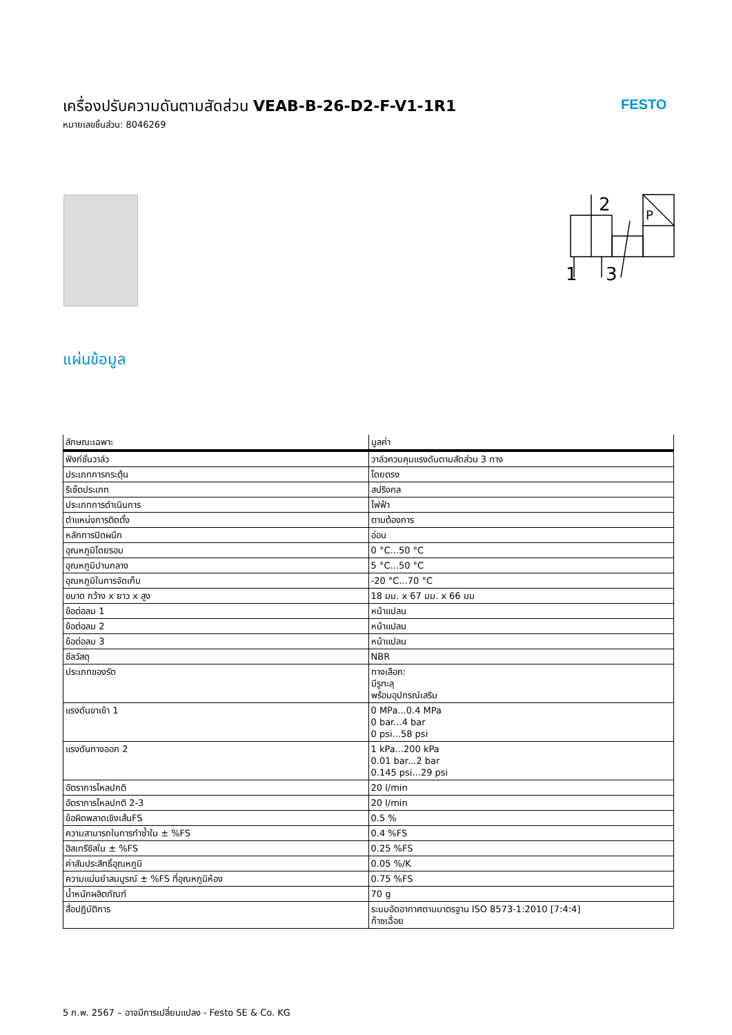เครื่องปรับความดันตามสัดส่วน VEAB-B-26-D2-F-V1-1R1
หมายเลขชิ้นส่วน: 8046269
FESTO
2
1
3
P
แผ่นข้อมูล
| ลักษณะเฉพาะ | มูลค่า |
| --- | --- |
| ฟังก์ชั่นวาล์ว | วาล์วควบคุมแรงดันตามสัดส่วน 3 ทาง |
| ประเภทการกระตุ้น | โดยตรง |
| รีเซ็ตประเภท | สปริงกล |
| ประเภทการดำเนินการ | ไฟฟ้า |
| ตำแหน่งการติดตั้ง | ตามต้องการ |
| หลักการปิดผนึก | อ่อน |
| อุณหภูมิโดยรอบ | 0 °C...50 °C |
| อุณหภูมิปานกลาง | 5 °C...50 °C |
| อุณหภูมิในการจัดเก็บ | -20 °C...70 °C |
| ขนาด กว้าง x ยาว x สูง | 18 มม. x 67 มม. x 66 มม |
| ข้อต่อลม 1 | หน้าแปลน |
| ข้อต่อลม 2 | หน้าแปลน |
| ข้อต่อลม 3 | หน้าแปลน |
| ซีลวัสดุ | NBR |
| ประเภทของรัด | ทางเลือก: มีรูทะลุ พร้อมอุปกรณ์เสริม |
| แรงดันขาเข้า 1 | 0 MPa...0.4 MPa 0 bar...4 bar 0 psi...58 psi |
| แรงดันทางออก 2 | 1 kPa...200 kPa 0.01 bar...2 bar 0.145 psi...29 psi |
| อัตราการไหลปกติ | 20 l/min |
| อัตราการไหลปกติ 2-3 | 20 l/min |
| ข้อผิดพลาดเชิงเส้นFS | 0.5 % |
| ความสามารถในการทำซ้ำใน ± %FS | 0.4 %FS |
| ฮิสเทรีซิสใน ± %FS | 0.25 %FS |
| ค่าสัมประสิทธิ์อุณหภูมิ | 0.05 %/K |
| ความแม่นยำสมบูรณ์ ± %FS ที่อุณหภูมิห้อง | 0.75 %FS |
| น้ำหนักผลิตภัณฑ์ | 70 g |
| สื่อปฏิบัติการ | ระบบอัดอากาศตามมาตรฐาน ISO 8573-1:2010 [7:4:4] ก๊าซเฉื่อย |
5 ก.พ. 2567 – อาจมีการเปลี่ยนแปลง - Festo SE & Co. KG